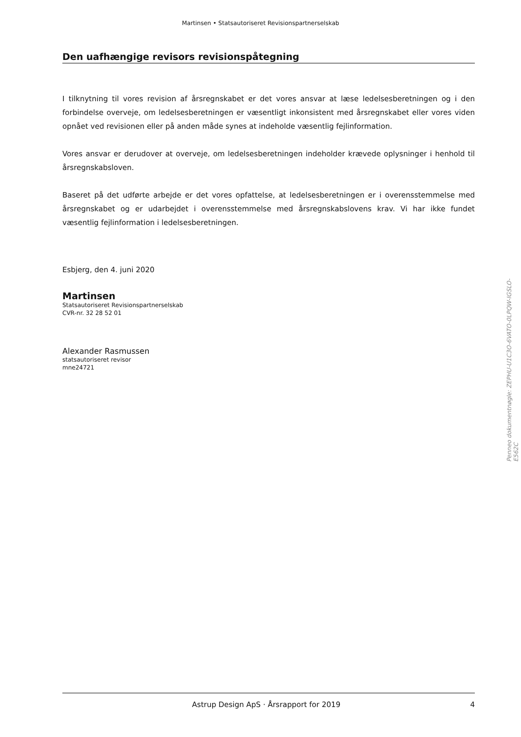Martinsen • Statsautoriseret Revisionspartnerselskab
Den uafhængige revisors revisionspåtegning
I tilknytning til vores revision af årsregnskabet er det vores ansvar at læse ledelsesberetningen og i den forbindelse overveje, om ledelsesberetningen er væsentligt inkonsistent med årsregnskabet eller vores viden opnået ved revisionen eller på anden måde synes at indeholde væsentlig fejlinformation.
Vores ansvar er derudover at overveje, om ledelsesberetningen indeholder krævede oplysninger i henhold til årsregnskabsloven.
Baseret på det udførte arbejde er det vores opfattelse, at ledelsesberetningen er i overensstemmelse med årsregnskabet og er udarbejdet i overensstemmelse med årsregnskabslovens krav. Vi har ikke fundet væsentlig fejlinformation i ledelsesberetningen.
Esbjerg, den 4. juni 2020
Martinsen
Statsautoriseret Revisionspartnerselskab
CVR-nr. 32 28 52 01
Alexander Rasmussen
statsautoriseret revisor
mne24721
Penneo dokumentnøgle: ZEPHU-U1C3O-6VATO-0LPQW-IGSLO-E562C
Astrup Design ApS · Årsrapport for 2019 4